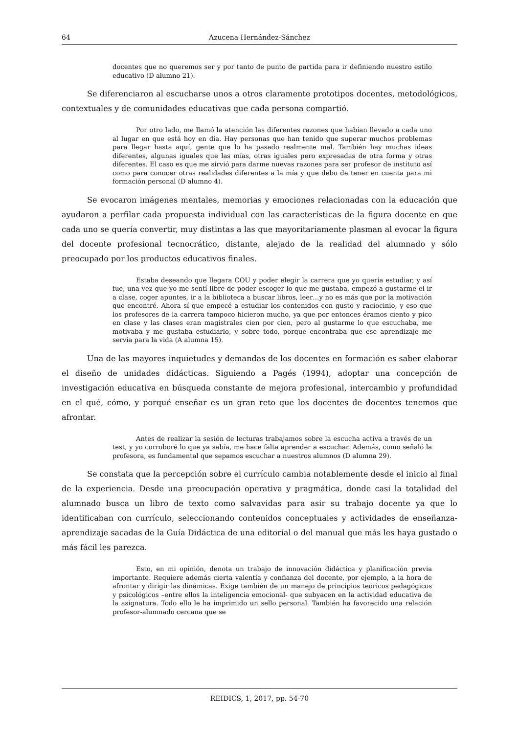64 Azucena Hernández-Sánchez
docentes que no queremos ser y por tanto de punto de partida para ir definiendo nuestro estilo educativo (D alumno 21).
Se diferenciaron al escucharse unos a otros claramente prototipos docentes, metodológicos, contextuales y de comunidades educativas que cada persona compartió.
Por otro lado, me llamó la atención las diferentes razones que habían llevado a cada uno al lugar en que está hoy en día. Hay personas que han tenido que superar muchos problemas para llegar hasta aquí, gente que lo ha pasado realmente mal. También hay muchas ideas diferentes, algunas iguales que las mías, otras iguales pero expresadas de otra forma y otras diferentes. El caso es que me sirvió para darme nuevas razones para ser profesor de instituto así como para conocer otras realidades diferentes a la mía y que debo de tener en cuenta para mi formación personal (D alumno 4).
Se evocaron imágenes mentales, memorias y emociones relacionadas con la educación que ayudaron a perfilar cada propuesta individual con las características de la figura docente en que cada uno se quería convertir, muy distintas a las que mayoritariamente plasman al evocar la figura del docente profesional tecnocrático, distante, alejado de la realidad del alumnado y sólo preocupado por los productos educativos finales.
Estaba deseando que llegara COU y poder elegir la carrera que yo quería estudiar, y así fue, una vez que yo me sentí libre de poder escoger lo que me gustaba, empezó a gustarme el ir a clase, coger apuntes, ir a la biblioteca a buscar libros, leer…y no es más que por la motivación que encontré. Ahora sí que empecé a estudiar los contenidos con gusto y raciocinio, y eso que los profesores de la carrera tampoco hicieron mucho, ya que por entonces éramos ciento y pico en clase y las clases eran magistrales cien por cien, pero al gustarme lo que escuchaba, me motivaba y me gustaba estudiarlo, y sobre todo, porque encontraba que ese aprendizaje me servía para la vida (A alumna 15).
Una de las mayores inquietudes y demandas de los docentes en formación es saber elaborar el diseño de unidades didácticas. Siguiendo a Pagés (1994), adoptar una concepción de investigación educativa en búsqueda constante de mejora profesional, intercambio y profundidad en el qué, cómo, y porqué enseñar es un gran reto que los docentes de docentes tenemos que afrontar.
Antes de realizar la sesión de lecturas trabajamos sobre la escucha activa a través de un test, y yo corroboré lo que ya sabía, me hace falta aprender a escuchar. Además, como señaló la profesora, es fundamental que sepamos escuchar a nuestros alumnos (D alumna 29).
Se constata que la percepción sobre el currículo cambia notablemente desde el inicio al final de la experiencia. Desde una preocupación operativa y pragmática, donde casi la totalidad del alumnado busca un libro de texto como salvavidas para asir su trabajo docente ya que lo identificaban con currículo, seleccionando contenidos conceptuales y actividades de enseñanza-aprendizaje sacadas de la Guía Didáctica de una editorial o del manual que más les haya gustado o más fácil les parezca.
Esto, en mi opinión, denota un trabajo de innovación didáctica y planificación previa importante. Requiere además cierta valentía y confianza del docente, por ejemplo, a la hora de afrontar y dirigir las dinámicas. Exige también de un manejo de principios teóricos pedagógicos y psicológicos –entre ellos la inteligencia emocional- que subyacen en la actividad educativa de la asignatura. Todo ello le ha imprimido un sello personal. También ha favorecido una relación profesor-alumnado cercana que se
REIDICS, 1, 2017, pp. 54-70